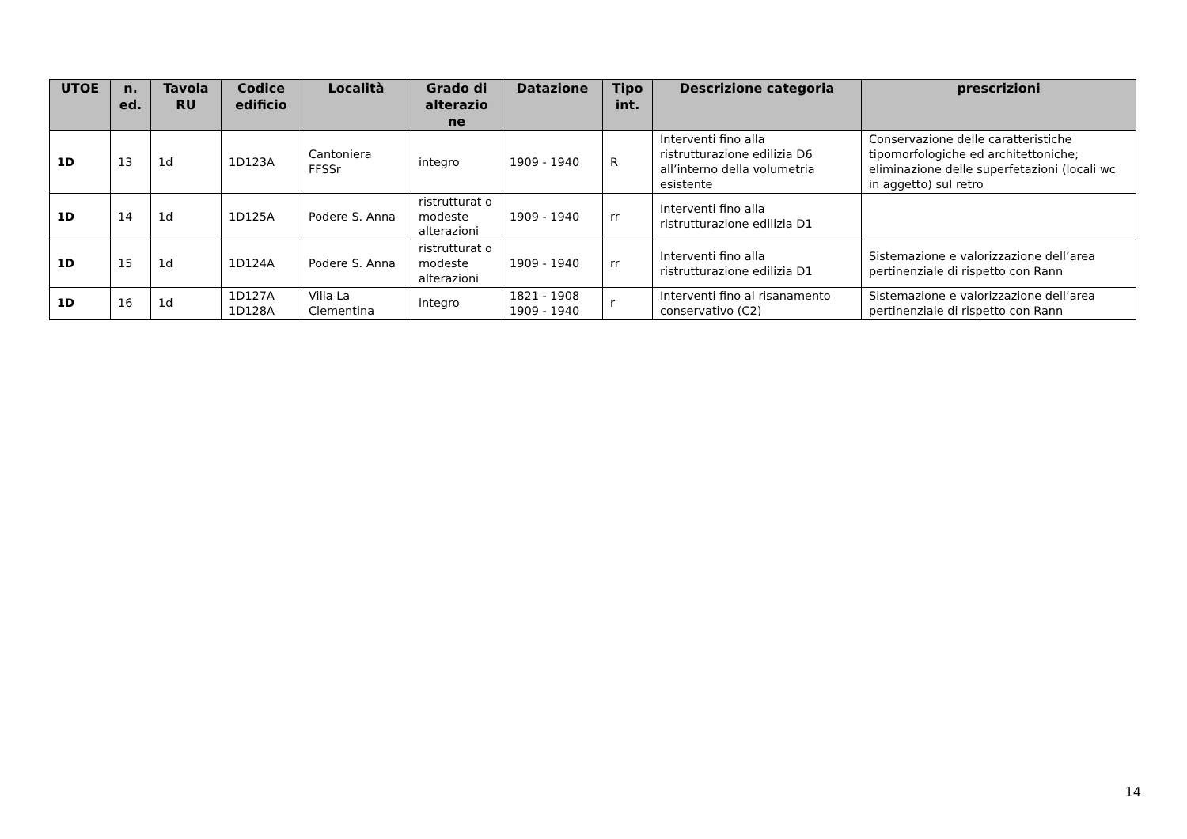| UTOE | n. ed. | Tavola RU | Codice edificio | Località | Grado di alterazio ne | Datazione | Tipo int. | Descrizione categoria | prescrizioni |
| --- | --- | --- | --- | --- | --- | --- | --- | --- | --- |
| 1D | 13 | 1d | 1D123A | Cantoniera FFSSr | integro | 1909 - 1940 | R | Interventi fino alla ristrutturazione edilizia D6 all’interno della volumetria esistente | Conservazione delle caratteristiche tipomorfologiche ed architettoniche; eliminazione delle superfetazioni (locali wc in aggetto) sul retro |
| 1D | 14 | 1d | 1D125A | Podere S. Anna | ristrutturat o modeste alterazioni | 1909 - 1940 | rr | Interventi fino alla ristrutturazione edilizia D1 | |
| 1D | 15 | 1d | 1D124A | Podere S. Anna | ristrutturat o modeste alterazioni | 1909 - 1940 | rr | Interventi fino alla ristrutturazione edilizia D1 | Sistemazione e valorizzazione dell’area pertinenziale di rispetto con Rann |
| 1D | 16 | 1d | 1D127A 1D128A | Villa La Clementina | integro | 1821 - 1908 1909 - 1940 | r | Interventi fino al risanamento conservativo (C2) | Sistemazione e valorizzazione dell’area pertinenziale di rispetto con Rann |
14